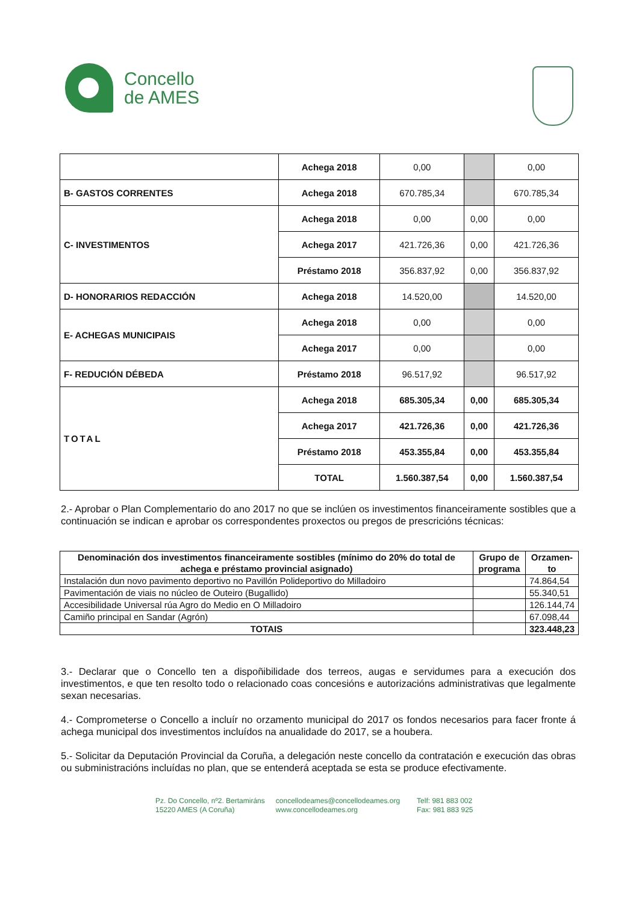Concello
de AMES
| | Achega 2018 | 0,00 | | 0,00 |
| B- GASTOS CORRENTES | Achega 2018 | 670.785,34 | | 670.785,34 |
| C- INVESTIMENTOS | Achega 2018 | 0,00 | 0,00 | 0,00 |
| | Achega 2017 | 421.726,36 | 0,00 | 421.726,36 |
| | Préstamo 2018 | 356.837,92 | 0,00 | 356.837,92 |
| D- HONORARIOS REDACCIÓN | Achega 2018 | 14.520,00 | | 14.520,00 |
| E- ACHEGAS MUNICIPAIS | Achega 2018 | 0,00 | | 0,00 |
| | Achega 2017 | 0,00 | | 0,00 |
| F- REDUCIÓN DÉBEDA | Préstamo 2018 | 96.517,92 | | 96.517,92 |
| TOTAL | Achega 2018 | 685.305,34 | 0,00 | 685.305,34 |
| | Achega 2017 | 421.726,36 | 0,00 | 421.726,36 |
| | Préstamo 2018 | 453.355,84 | 0,00 | 453.355,84 |
| | TOTAL | 1.560.387,54 | 0,00 | 1.560.387,54 |
2.- Aprobar o Plan Complementario do ano 2017 no que se inclúen os investimentos financeiramente sostibles que a continuación se indican e aprobar os correspondentes proxectos ou pregos de prescricións técnicas:
| Denominación dos investimentos financeiramente sostibles (mínimo do 20% do total de achega e préstamo provincial asignado) | Grupo de programa | Orzamen-to |
| --- | --- | --- |
| Instalación dun novo pavimento deportivo no Pavillón Polideportivo do Milladoiro | | 74.864,54 |
| Pavimentación de viais no núcleo de Outeiro (Bugallido) | | 55.340,51 |
| Accesibilidade Universal rúa Agro do Medio en O Milladoiro | | 126.144,74 |
| Camiño principal en Sandar (Agrón) | | 67.098,44 |
| TOTAIS | | 323.448,23 |
3.- Declarar que o Concello ten a dispoñibilidade dos terreos, augas e servidumes para a execución dos investimentos, e que ten resolto todo o relacionado coas concesións e autorizacións administrativas que legalmente sexan necesarias.
4.- Comprometerse o Concello a incluír no orzamento municipal do 2017 os fondos necesarios para facer fronte á achega municipal dos investimentos incluídos na anualidade do 2017, se a houbera.
5.- Solicitar da Deputación Provincial da Coruña, a delegación neste concello da contratación e execución das obras ou subministracións incluídas no plan, que se entenderá aceptada se esta se produce efectivamente.
Pz. Do Concello, nº2. Bertamiráns
15220 AMES (A Coruña)
concellodeames@concellodeames.org
www.concellodeames.org
Telf: 981 883 002
Fax: 981 883 925